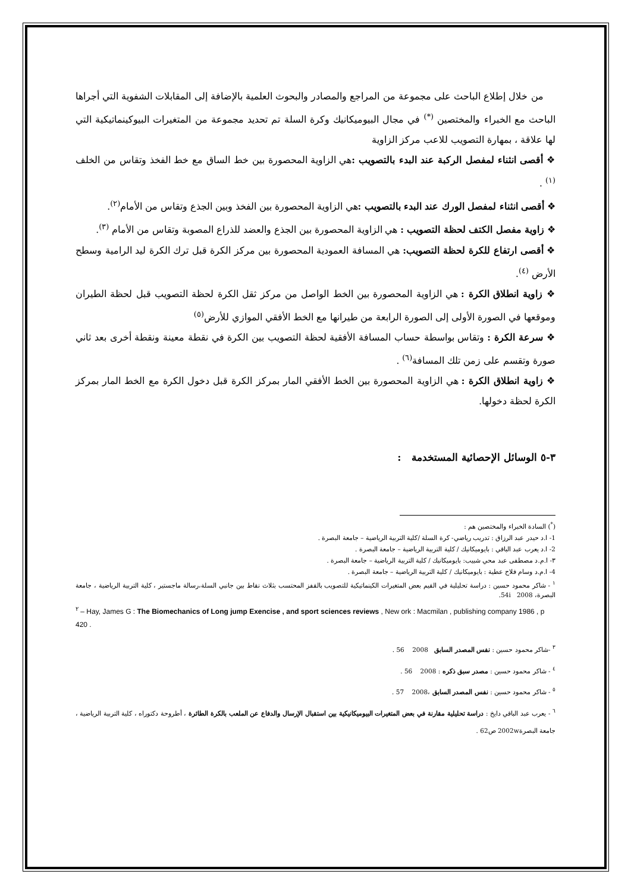من خلال إطلاع الباحث على مجموعة من المراجع والمصادر والبحوث العلمية بالإضافة إلى المقابلات الشفوية التي أجراها الباحث مع الخبراء والمختصين <sup>(*)</sup> في مجال البيوميكانيك وكرة السلة تم تحديد مجموعة من المتغيرات البيوكينماتيكية التي لها علاقة ، بمهارة التصويب للاعب مركز الزاوية
❖ أقصى انثناء لمفصل الركبة عند البدء بالتصويب : هي الزاوية المحصورة بين خط الساق مع خط الفخذ وتقاس من الخلف <sup>(١)</sup> .
❖ أقصى انثناء لمفصل الورك عند البدء بالتصويب : هي الزاوية المحصورة بين الفخذ وبين الجذع وتقاس من الأمام<sup>(٢)</sup>.
❖ زاوية مفصل الكتف لحظة التصويب : هي الزاوية المحصورة بين الجذع والعضد للذراع المصوبة وتقاس من الأمام <sup>(٣)</sup>.
❖ أقصى ارتفاع للكرة لحظة التصويب: هي المسافة العمودية المحصورة بين مركز الكرة قبل ترك الكرة ليد الرامية وسطح الأرض <sup>(٤)</sup>.
❖ زاوية انطلاق الكرة : هي الزاوية المحصورة بين الخط الواصل من مركز ثقل الكرة لحظة التصويب قبل لحظة الطيران وموقعها في الصورة الأولى إلى الصورة الرابعة من طيرانها مع الخط الأفقي الموازي للأرض<sup>(٥)</sup>
❖ سرعة الكرة : وتقاس بواسطة حساب المسافة الأفقية لحظة التصويب بين الكرة في نقطة معينة ونقطة أخرى بعد ثاني صورة وتقسم على زمن تلك المسافة<sup>(٦)</sup> .
❖ زاوية انطلاق الكرة : هي الزاوية المحصورة بين الخط الأفقي المار بمركز الكرة قبل دخول الكرة مع الخط المار بمركز الكرة لحظة دخولها.
٣-٥ الوسائل الإحصائية المستخدمة :
(<sup>*</sup>) السادة الخبراء والمختصين هم :
1- ا.د حيدر عبد الرزاق : تدريب رياضي- كرة السلة /كلية التربية الرياضية – جامعة البصرة .
2- ا.د يعرب عبد الباقي : بايوميكانيك / كلية التربية الرياضية – جامعة البصرة .
٣- ا.م.د مصطفى عبد محي شبيب: بايوميكانيك / كلية التربية الرياضية – جامعة البصرة .
4- ا.م.د وسام فلاح عطية : بايوميكانيك / كلية التربية الرياضية – جامعة البصرة .
<sup>١</sup> - شاكر محمود حسين : دراسة تحليلية في القيم بعض المتغيرات الكينماتيكية للتصويب بالقفز المحتسب بثلاث نقاط بين جانبي السلة،رسالة ماجستير ، كلية التربية الرياضية ، جامعة البصرة، 2008 54i.
<sup>٢</sup> – Hay, James G : The Biomechanics of Long jump Exencise , and sport sciences reviews , New ork : Macmilan , publishing company 1986 , p 420 .
<sup>٣</sup> -شاكر محمود حسين : نفس المصدر السابق 2008 56 .
<sup>٤</sup> - شاكر محمود حسين : مصدر سبق ذكره : 2008 56 .
<sup>٥</sup> - شاكر محمود حسين : نفس المصدر السابق ،2008 57 .
<sup>٦</sup> - يعرب عبد الباقي دايخ : دراسة تحليلية مقارنة في بعض المتغيرات البيوميكانيكية بين استقبال الإرسال والدفاع عن الملعب بالكرة الطائرة ، أطروحة دكتوراه ، كلية التربية الرياضية ، جامعة البصرة2002w ص62 .